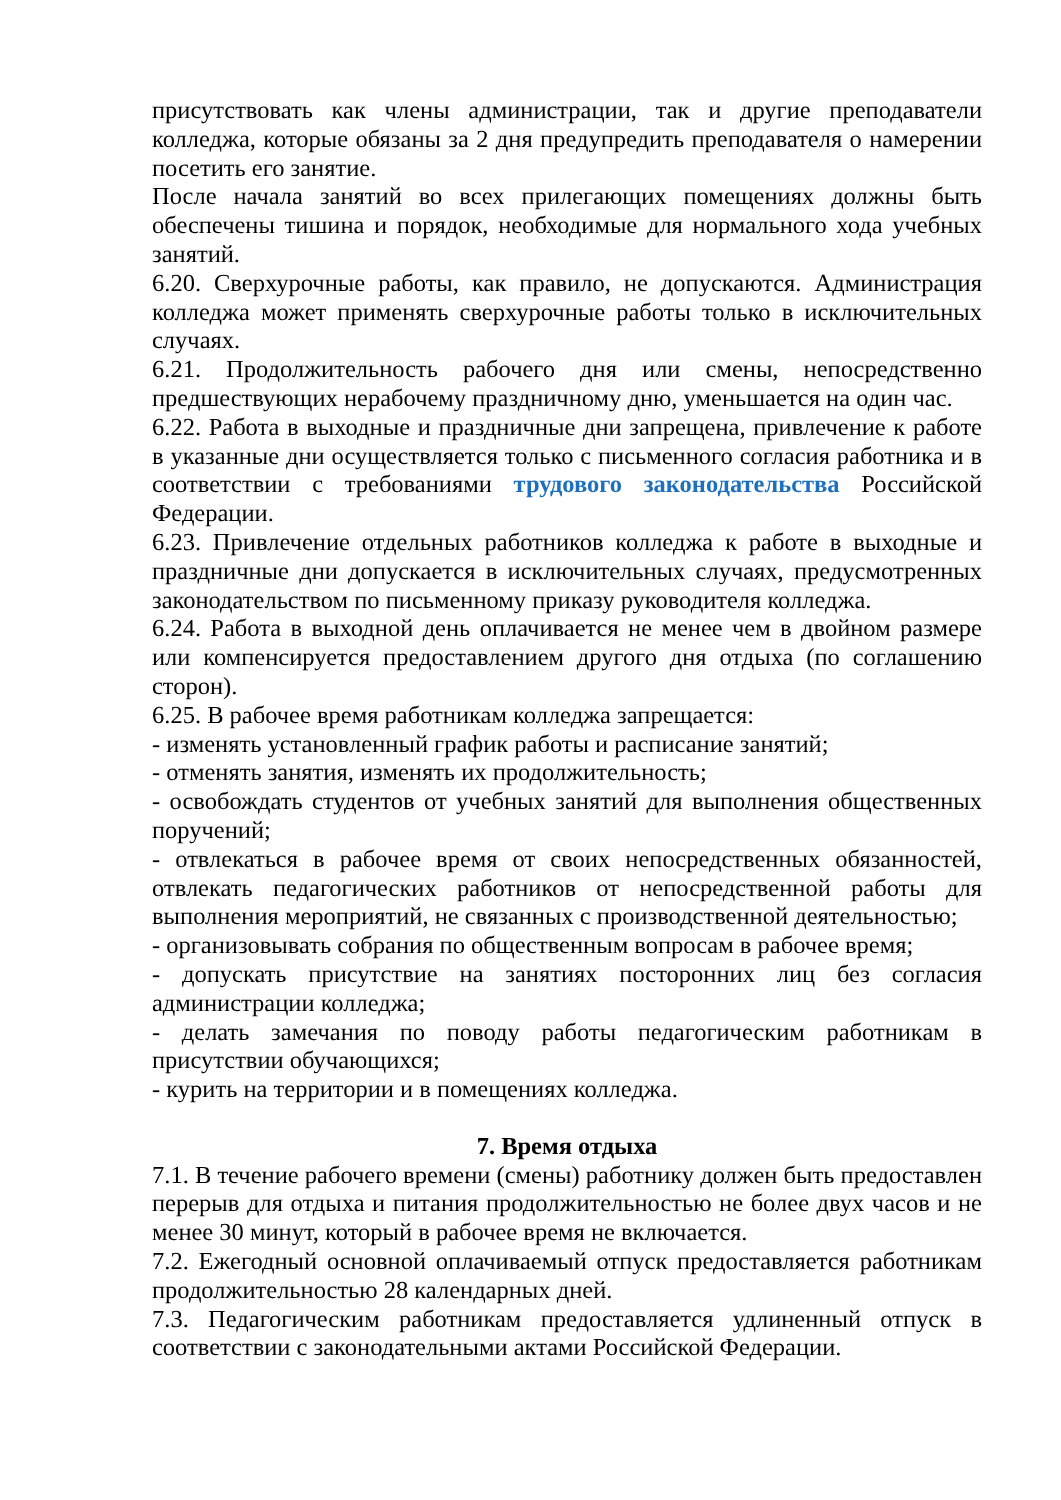присутствовать как члены администрации, так и другие преподаватели колледжа, которые обязаны за 2 дня предупредить преподавателя о намерении посетить его занятие.
После начала занятий во всех прилегающих помещениях должны быть обеспечены тишина и порядок, необходимые для нормального хода учебных занятий.
6.20. Сверхурочные работы, как правило, не допускаются. Администрация колледжа может применять сверхурочные работы только в исключительных случаях.
6.21. Продолжительность рабочего дня или смены, непосредственно предшествующих нерабочему праздничному дню, уменьшается на один час.
6.22. Работа в выходные и праздничные дни запрещена, привлечение к работе в указанные дни осуществляется только с письменного согласия работника и в соответствии с требованиями трудового законодательства Российской Федерации.
6.23. Привлечение отдельных работников колледжа к работе в выходные и праздничные дни допускается в исключительных случаях, предусмотренных законодательством по письменному приказу руководителя колледжа.
6.24. Работа в выходной день оплачивается не менее чем в двойном размере или компенсируется предоставлением другого дня отдыха (по соглашению сторон).
6.25. В рабочее время работникам колледжа запрещается:
- изменять установленный график работы и расписание занятий;
- отменять занятия, изменять их продолжительность;
- освобождать студентов от учебных занятий для выполнения общественных поручений;
- отвлекаться в рабочее время от своих непосредственных обязанностей, отвлекать педагогических работников от непосредственной работы для выполнения мероприятий, не связанных с производственной деятельностью;
- организовывать собрания по общественным вопросам в рабочее время;
- допускать присутствие на занятиях посторонних лиц без согласия администрации колледжа;
- делать замечания по поводу работы педагогическим работникам в присутствии обучающихся;
- курить на территории и в помещениях колледжа.
7. Время отдыха
7.1. В течение рабочего времени (смены) работнику должен быть предоставлен перерыв для отдыха и питания продолжительностью не более двух часов и не менее 30 минут, который в рабочее время не включается.
7.2. Ежегодный основной оплачиваемый отпуск предоставляется работникам продолжительностью 28 календарных дней.
7.3. Педагогическим работникам предоставляется удлиненный отпуск в соответствии с законодательными актами Российской Федерации.